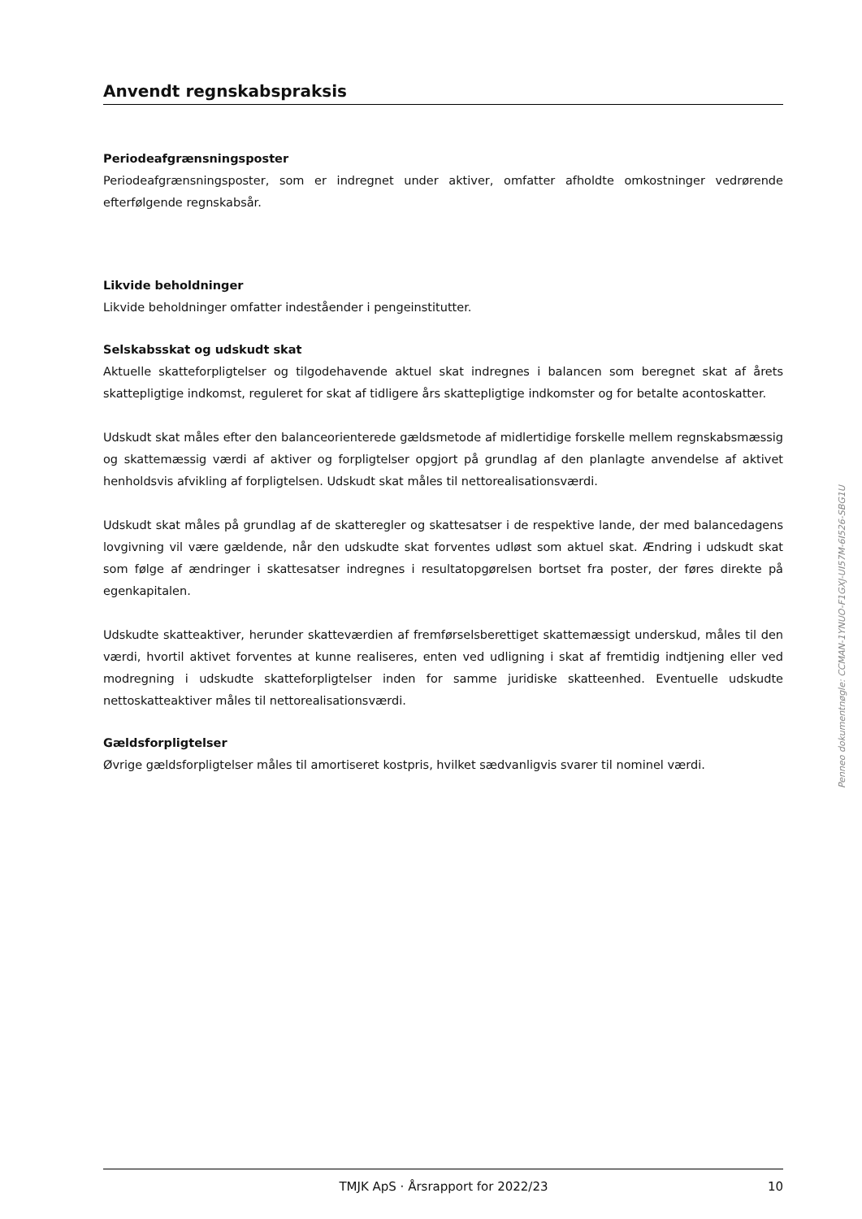Anvendt regnskabspraksis
Periodeafgrænsningsposter
Periodeafgrænsningsposter, som er indregnet under aktiver, omfatter afholdte omkostninger vedrørende efterfølgende regnskabsår.
Likvide beholdninger
Likvide beholdninger omfatter indeståender i pengeinstitutter.
Selskabsskat og udskudt skat
Aktuelle skatteforpligtelser og tilgodehavende aktuel skat indregnes i balancen som beregnet skat af årets skattepligtige indkomst, reguleret for skat af tidligere års skattepligtige indkomster og for betalte acontoskatter.
Udskudt skat måles efter den balanceorienterede gældsmetode af midlertidige forskelle mellem regnskabsmæssig og skattemæssig værdi af aktiver og forpligtelser opgjort på grundlag af den planlagte anvendelse af aktivet henholdsvis afvikling af forpligtelsen. Udskudt skat måles til nettorealisationsværdi.
Udskudt skat måles på grundlag af de skatteregler og skattesatser i de respektive lande, der med balancedagens lovgivning vil være gældende, når den udskudte skat forventes udløst som aktuel skat. Ændring i udskudt skat som følge af ændringer i skattesatser indregnes i resultatopgørelsen bortset fra poster, der føres direkte på egenkapitalen.
Udskudte skatteaktiver, herunder skatteværdien af fremførselsberettiget skattemæssigt underskud, måles til den værdi, hvortil aktivet forventes at kunne realiseres, enten ved udligning i skat af fremtidig indtjening eller ved modregning i udskudte skatteforpligtelser inden for samme juridiske skatteenhed. Eventuelle udskudte nettoskatteaktiver måles til nettorealisationsværdi.
Gældsforpligtelser
Øvrige gældsforpligtelser måles til amortiseret kostpris, hvilket sædvanligvis svarer til nominel værdi.
Penneo dokumentnøgle: CCMAN-1YNUO-F1GXJ-UI57M-6I526-SBG1U
TMJK ApS · Årsrapport for 2022/23 10